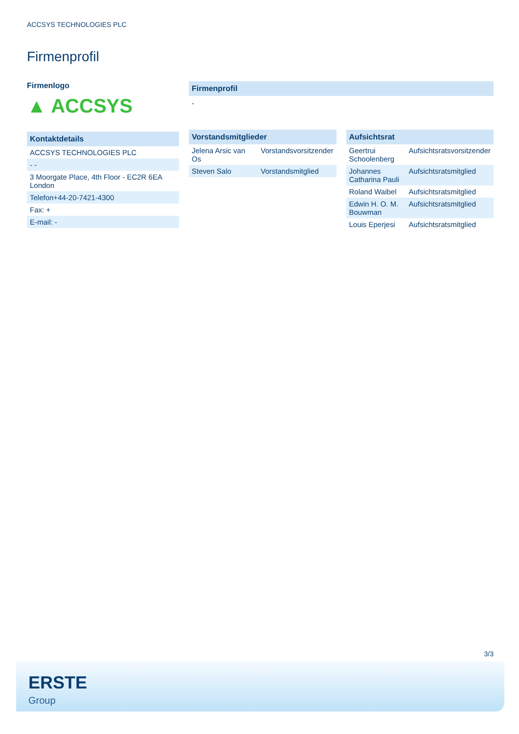ACCSYS TECHNOLOGIES PLC
Firmenprofil
Firmenlogo
▲ ACCSYS
Kontaktdetails
| ACCSYS TECHNOLOGIES PLC |
| - - |
| 3 Moorgate Place, 4th Floor - EC2R 6EA London |
| Telefon+44-20-7421-4300 |
| Fax: + |
| E-mail: - |
Firmenprofil
-
Vorstandsmitglieder
| Jelena Arsic van Os | Vorstandsvorsitzender |
| Steven Salo | Vorstandsmitglied |
Aufsichtsrat
| Geertrui Schoolenberg | Aufsichtsratsvorsitzender |
| Johannes Catharina Pauli | Aufsichtsratsmitglied |
| Roland Waibel | Aufsichtsratsmitglied |
| Edwin H. O. M. Bouwman | Aufsichtsratsmitglied |
| Louis Eperjesi | Aufsichtsratsmitglied |
3/3
ERSTE
Group